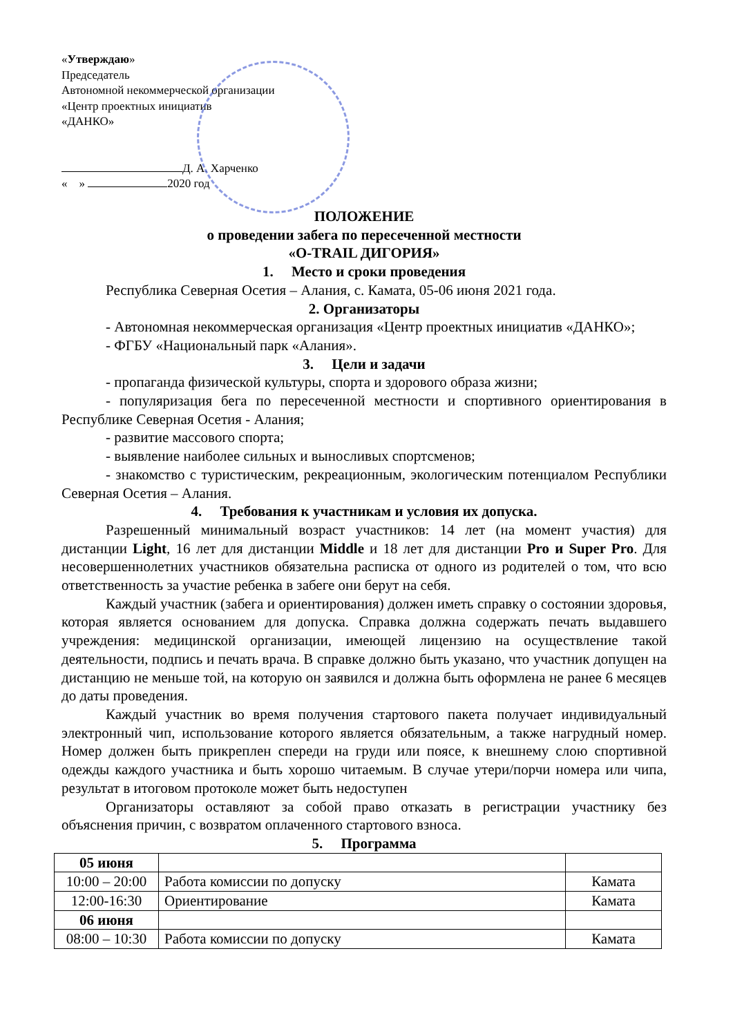«Утверждаю»
Председатель
Автономной некоммерческой организации
«Центр проектных инициатив
«ДАНКО»
Д. А. Харченко
« » 2020 год
ПОЛОЖЕНИЕ
о проведении забега по пересеченной местности
«O-TRAIL ДИГОРИЯ»
1. Место и сроки проведения
Республика Северная Осетия – Алания, с. Камата, 05-06 июня 2021 года.
2. Организаторы
- Автономная некоммерческая организация «Центр проектных инициатив «ДАНКО»;
- ФГБУ «Национальный парк «Алания».
3. Цели и задачи
- пропаганда физической культуры, спорта и здорового образа жизни;
- популяризация бега по пересеченной местности и спортивного ориентирования в Республике Северная Осетия - Алания;
- развитие массового спорта;
- выявление наиболее сильных и выносливых спортсменов;
- знакомство с туристическим, рекреационным, экологическим потенциалом Республики Северная Осетия – Алания.
4. Требования к участникам и условия их допуска.
Разрешенный минимальный возраст участников: 14 лет (на момент участия) для дистанции Light, 16 лет для дистанции Middle и 18 лет для дистанции Pro и Super Pro. Для несовершеннолетних участников обязательна расписка от одного из родителей о том, что всю ответственность за участие ребенка в забеге они берут на себя.
Каждый участник (забега и ориентирования) должен иметь справку о состоянии здоровья, которая является основанием для допуска. Справка должна содержать печать выдавшего учреждения: медицинской организации, имеющей лицензию на осуществление такой деятельности, подпись и печать врача. В справке должно быть указано, что участник допущен на дистанцию не меньше той, на которую он заявился и должна быть оформлена не ранее 6 месяцев до даты проведения.
Каждый участник во время получения стартового пакета получает индивидуальный электронный чип, использование которого является обязательным, а также нагрудный номер. Номер должен быть прикреплен спереди на груди или поясе, к внешнему слою спортивной одежды каждого участника и быть хорошо читаемым. В случае утери/порчи номера или чипа, результат в итоговом протоколе может быть недоступен
Организаторы оставляют за собой право отказать в регистрации участнику без объяснения причин, с возвратом оплаченного стартового взноса.
5. Программа
| 05 июня | | |
| 10:00 – 20:00 | Работа комиссии по допуску | Камата |
| 12:00-16:30 | Ориентирование | Камата |
| 06 июня | | |
| 08:00 – 10:30 | Работа комиссии по допуску | Камата |